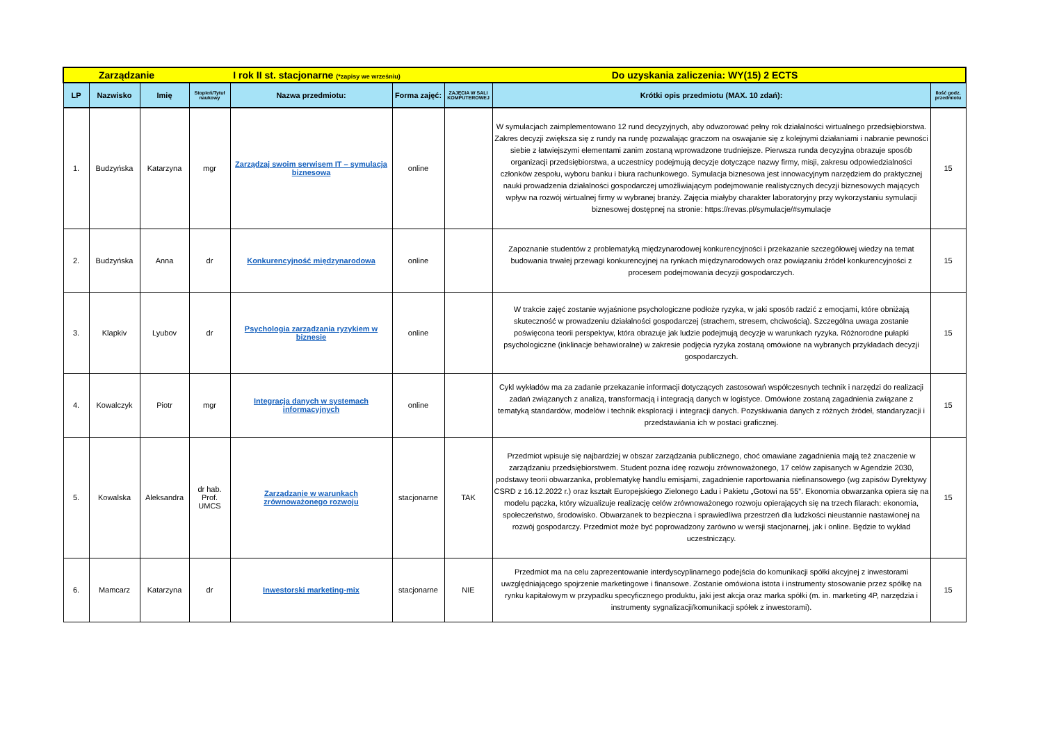| Zarządzanie | | | I rok II st. stacjonarne (*zapisy we wrześniu) | | | Do uzyskania zaliczenia: WY(15) 2 ECTS | | |
| LP | Nazwisko | Imię | Stopień/Tytuł naukowy | Nazwa przedmiotu: | Forma zajęć: | ZAJĘCIA W SALI KOMPUTEROWEJ | Krótki opis przedmiotu (MAX. 10 zdań): | Ilość godz. przedmiotu |
| 1. | Budzyńska | Katarzyna | mgr | Zarządzaj swoim serwisem IT – symulacja biznesowa | online | | W symulacjach zaimplementowano 12 rund decyzyjnych, aby odwzorować pełny rok działalności wirtualnego przedsiębiorstwa. Zakres decyzji zwiększa się z rundy na rundę pozwalając graczom na oswajanie się z kolejnymi działaniami i nabranie pewności siebie z łatwiejszymi elementami zanim zostaną wprowadzone trudniejsze. Pierwsza runda decyzyjna obrazuje sposób organizacji przedsiębiorstwa, a uczestnicy podejmują decyzje dotyczące nazwy firmy, misji, zakresu odpowiedzialności członków zespołu, wyboru banku i biura rachunkowego. Symulacja biznesowa jest innowacyjnym narzędziem do praktycznej nauki prowadzenia działalności gospodarczej umożliwiającym podejmowanie realistycznych decyzji biznesowych mających wpływ na rozwój wirtualnej firmy w wybranej branży. Zajęcia miałyby charakter laboratoryjny przy wykorzystaniu symulacji biznesowej dostępnej na stronie: https://revas.pl/symulacje/#symulacje | 15 |
| 2. | Budzyńska | Anna | dr | Konkurencyjność międzynarodowa | online | | Zapoznanie studentów z problematyką międzynarodowej konkurencyjności i przekazanie szczegółowej wiedzy na temat budowania trwałej przewagi konkurencyjnej na rynkach międzynarodowych oraz powiązaniu źródeł konkurencyjności z procesem podejmowania decyzji gospodarczych. | 15 |
| 3. | Klapkiv | Lyubov | dr | Psychologia zarządzania ryzykiem w biznesie | online | | W trakcie zajęć zostanie wyjaśnione psychologiczne podłoże ryzyka, w jaki sposób radzić z emocjami, które obniżają skuteczność w prowadzeniu działalności gospodarczej (strachem, stresem, chciwością). Szczególna uwaga zostanie poświęcona teorii perspektyw, która obrazuje jak ludzie podejmują decyzje w warunkach ryzyka. Różnorodne pułapki psychologiczne (inklinacje behawioralne) w zakresie podjęcia ryzyka zostaną omówione na wybranych przykładach decyzji gospodarczych. | 15 |
| 4. | Kowalczyk | Piotr | mgr | Integracja danych w systemach informacyjnych | online | | Cykl wykładów ma za zadanie przekazanie informacji dotyczących zastosowań współczesnych technik i narzędzi do realizacji zadań związanych z analizą, transformacją i integracją danych w logistyce. Omówione zostaną zagadnienia związane z tematyką standardów, modelów i technik eksploracji i integracji danych. Pozyskiwania danych z różnych źródeł, standaryzacji i przedstawiania ich w postaci graficznej. | 15 |
| 5. | Kowalska | Aleksandra | dr hab. Prof. UMCS | Zarządzanie w warunkach zrównoważonego rozwoju | stacjonarne | TAK | Przedmiot wpisuje się najbardziej w obszar zarządzania publicznego, choć omawiane zagadnienia mają też znaczenie w zarządzaniu przedsiębiorstwem. Student pozna ideę rozwoju zrównoważonego, 17 celów zapisanych w Agendzie 2030, podstawy teorii obwarzanka, problematykę handlu emisjami, zagadnienie raportowania niefinansowego (wg zapisów Dyrektywy CSRD z 16.12.2022 r.) oraz kształt Europejskiego Zielonego Ładu i Pakietu „Gotowi na 55”. Ekonomia obwarzanka opiera się na modelu pączka, który wizualizuje realizację celów zrównoważonego rozwoju opierających się na trzech filarach: ekonomia, społeczeństwo, środowisko. Obwarzanek to bezpieczna i sprawiedliwa przestrzeń dla ludzkości nieustannie nastawionej na rozwój gospodarczy. Przedmiot może być poprowadzony zarówno w wersji stacjonarnej, jak i online. Będzie to wykład uczestniczący. | 15 |
| 6. | Mamcarz | Katarzyna | dr | Inwestorski marketing-mix | stacjonarne | NIE | Przedmiot ma na celu zaprezentowanie interdyscyplinarnego podejścia do komunikacji spółki akcyjnej z inwestorami uwzględniającego spojrzenie marketingowe i finansowe. Zostanie omówiona istota i instrumenty stosowanie przez spółkę na rynku kapitałowym w przypadku specyficznego produktu, jaki jest akcja oraz marka spółki (m. in. marketing 4P, narzędzia i instrumenty sygnalizacji/komunikacji spółek z inwestorami). | 15 |